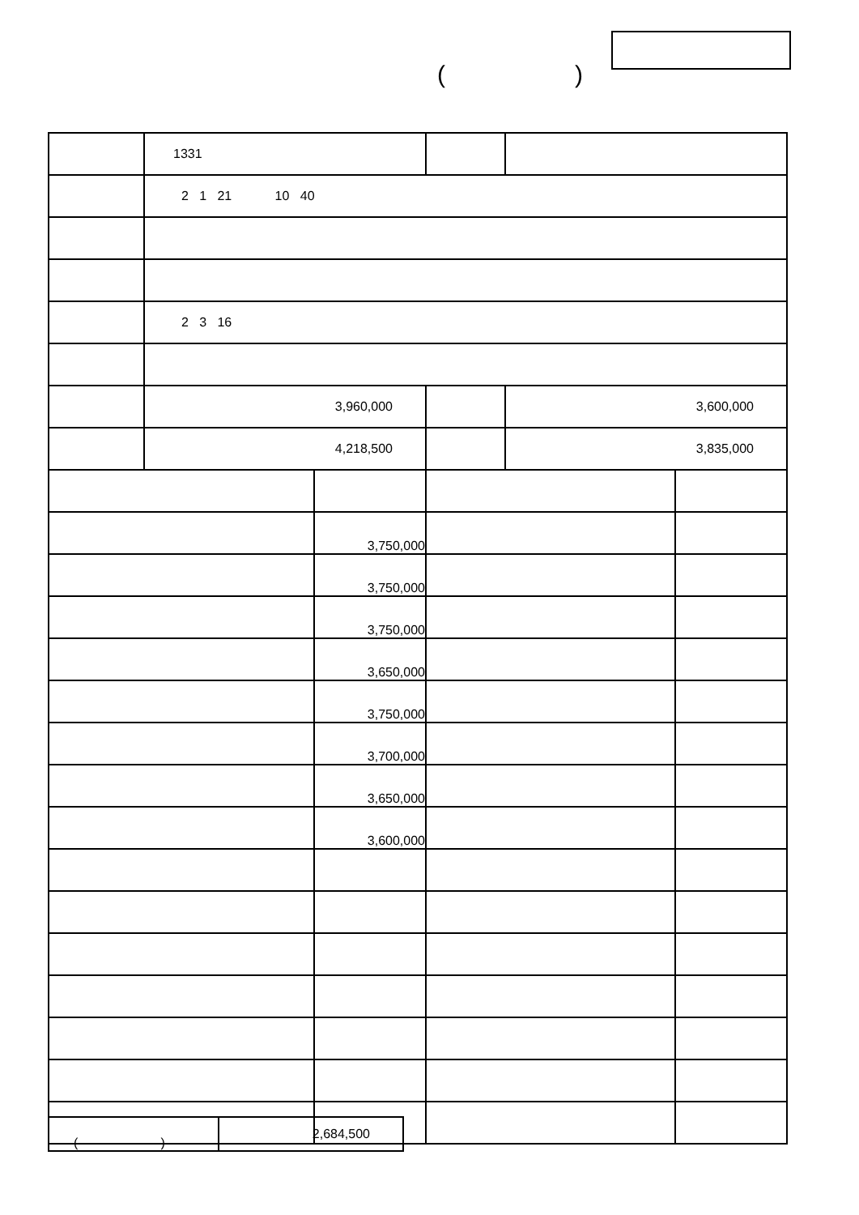()
| | 1331 | | | | |
| | 2 1 21 10 40 | | | | |
| | 2 3 16 | | | | |
| | 3,960,000 | | | 3,600,000 | |
| | 4,218,500 | | | 3,835,000 | |
| | | 3,750,000 | | | |
| | | 3,750,000 | | | |
| | | 3,750,000 | | | |
| | | 3,650,000 | | | |
| | | 3,750,000 | | | |
| | | 3,700,000 | | | |
| | | 3,650,000 | | | |
| | | 3,600,000 | | | |
| ( ) | 2,684,500 |